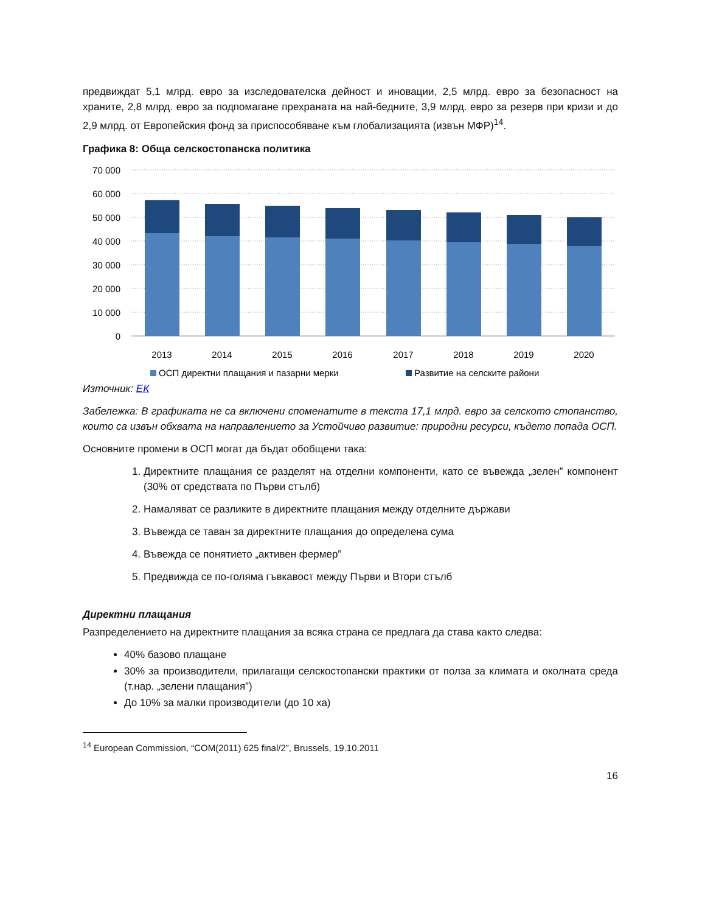предвиждат 5,1 млрд. евро за изследователска дейност и иновации, 2,5 млрд. евро за безопасност на храните, 2,8 млрд. евро за подпомагане прехраната на най-бедните, 3,9 млрд. евро за резерв при кризи и до 2,9 млрд. от Европейския фонд за приспособяване към глобализацията (извън МФР)<sup>14</sup>.
Графика 8: Обща селскостопанска политика
70 000
60 000
50 000
40 000
30 000
20 000
10 000
0
2013
2014
2015
2016
2017
2018
2019
2020
ОСП директни плащания и пазарни мерки
Развитие на селските райони
Източник: ЕК
Забележка: В графиката не са включени споменатите в текста 17,1 млрд. евро за селското стопанство, които са извън обхвата на направлението за Устойчиво развитие: природни ресурси, където попада ОСП.
Основните промени в ОСП могат да бъдат обобщени така:
1. Директните плащания се разделят на отделни компоненти, като се въвежда „зелен” компонент (30% от средствата по Първи стълб)
2. Намаляват се разликите в директните плащания между отделните държави
3. Въвежда се таван за директните плащания до определена сума
4. Въвежда се понятието „активен фермер”
5. Предвижда се по-голяма гъвкавост между Първи и Втори стълб
Директни плащания
Разпределението на директните плащания за всяка страна се предлага да става както следва:
40% базово плащане
30% за производители, прилагащи селскостопански практики от полза за климата и околната среда (т.нар. „зелени плащания”)
До 10% за малки производители (до 10 ха)
<sup>14</sup> European Commission, “COM(2011) 625 final/2”, Brussels, 19.10.2011
16